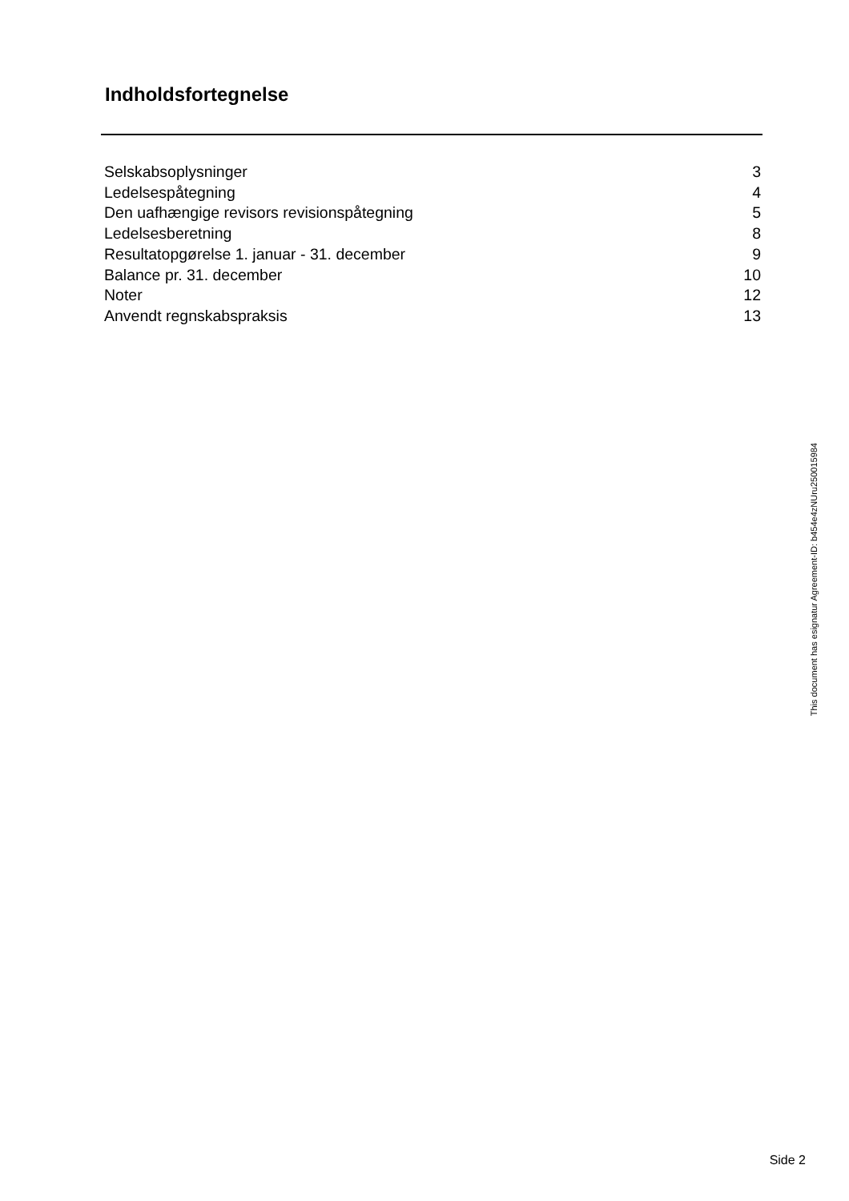Indholdsfortegnelse
| Selskabsoplysninger | 3 |
| Ledelsespåtegning | 4 |
| Den uafhængige revisors revisionspåtegning | 5 |
| Ledelsesberetning | 8 |
| Resultatopgørelse 1. januar - 31. december | 9 |
| Balance pr. 31. december | 10 |
| Noter | 12 |
| Anvendt regnskabspraksis | 13 |
This document has esignatur Agreement-ID: b454e4zNUru250015984
Side 2